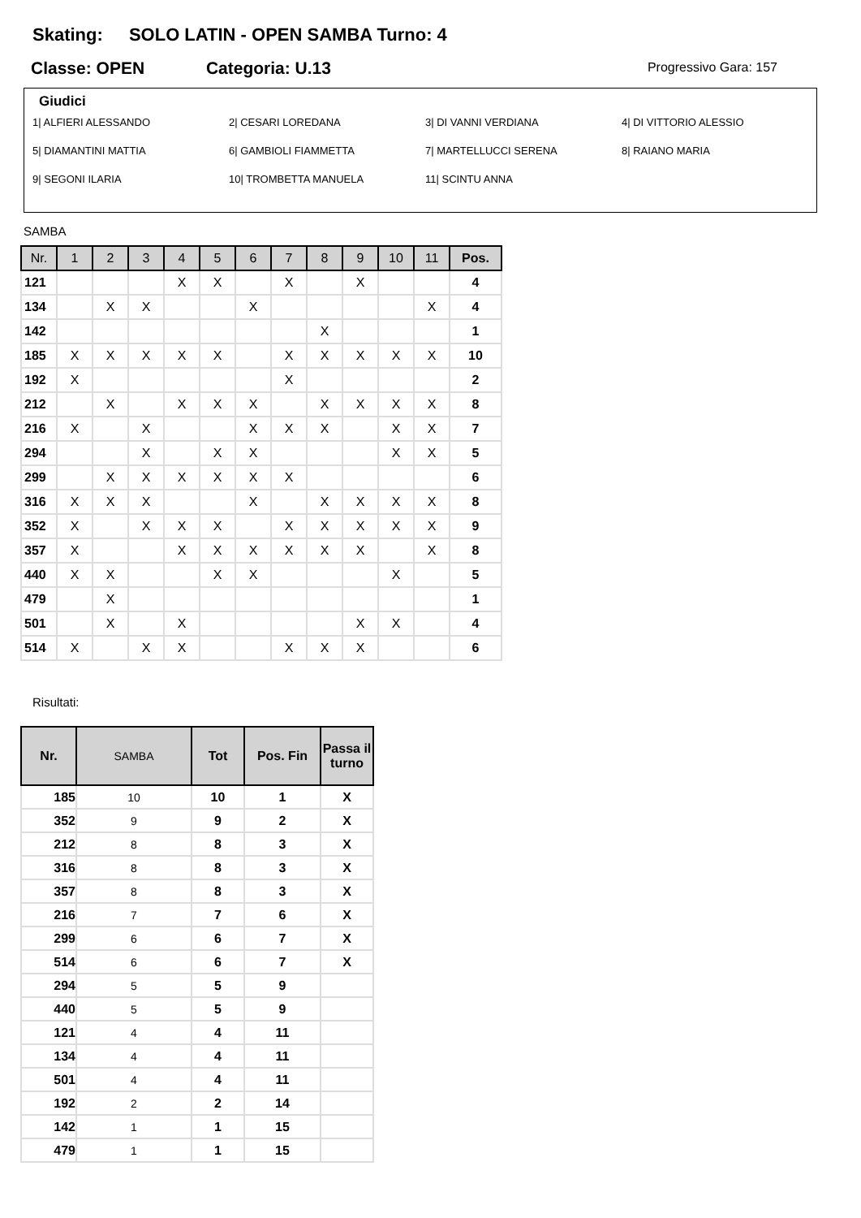Skating: SOLO LATIN - OPEN SAMBA Turno: 4
Classe: OPEN Categoria: U.13 Progressivo Gara: 157
Giudici
1| ALFIERI ALESSANDO
2| CESARI LOREDANA
3| DI VANNI VERDIANA
4| DI VITTORIO ALESSIO
5| DIAMANTINI MATTIA
6| GAMBIOLI FIAMMETTA
7| MARTELLUCCI SERENA
8| RAIANO MARIA
9| SEGONI ILARIA
10| TROMBETTA MANUELA
11| SCINTU ANNA
SAMBA
| Nr. | 1 | 2 | 3 | 4 | 5 | 6 | 7 | 8 | 9 | 10 | 11 | Pos. |
| --- | --- | --- | --- | --- | --- | --- | --- | --- | --- | --- | --- | --- |
| 121 | | | | X | X | | X | | X | | | 4 |
| 134 | | X | X | | | X | | | | | X | 4 |
| 142 | | | | | | | | X | | | | 1 |
| 185 | X | X | X | X | X | | X | X | X | X | X | 10 |
| 192 | X | | | | | | X | | | | | 2 |
| 212 | | X | | X | X | X | | X | X | X | X | 8 |
| 216 | X | | X | | | X | X | X | | X | X | 7 |
| 294 | | | X | | X | X | | | | X | X | 5 |
| 299 | | X | X | X | X | X | X | | | | | 6 |
| 316 | X | X | X | | | X | | X | X | X | X | 8 |
| 352 | X | | X | X | X | | X | X | X | X | X | 9 |
| 357 | X | | | X | X | X | X | X | X | | X | 8 |
| 440 | X | X | | | X | X | | | | X | | 5 |
| 479 | | X | | | | | | | | | | 1 |
| 501 | | X | | X | | | | | X | X | | 4 |
| 514 | X | | X | X | | | X | X | X | | | 6 |
Risultati:
| Nr. | SAMBA | Tot | Pos. Fin | Passa il turno |
| --- | --- | --- | --- | --- |
| 185 | 10 | 10 | 1 | X |
| 352 | 9 | 9 | 2 | X |
| 212 | 8 | 8 | 3 | X |
| 316 | 8 | 8 | 3 | X |
| 357 | 8 | 8 | 3 | X |
| 216 | 7 | 7 | 6 | X |
| 299 | 6 | 6 | 7 | X |
| 514 | 6 | 6 | 7 | X |
| 294 | 5 | 5 | 9 | |
| 440 | 5 | 5 | 9 | |
| 121 | 4 | 4 | 11 | |
| 134 | 4 | 4 | 11 | |
| 501 | 4 | 4 | 11 | |
| 192 | 2 | 2 | 14 | |
| 142 | 1 | 1 | 15 | |
| 479 | 1 | 1 | 15 | |